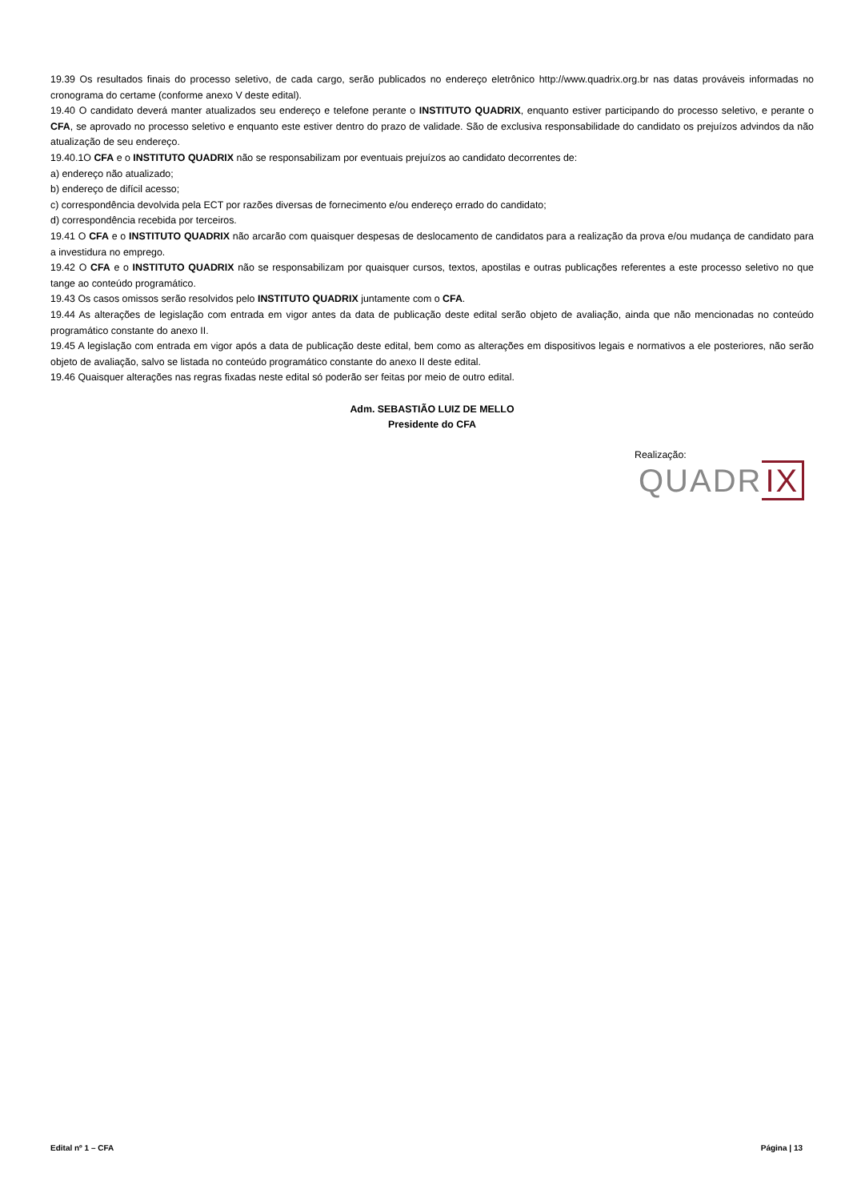19.39 Os resultados finais do processo seletivo, de cada cargo, serão publicados no endereço eletrônico http://www.quadrix.org.br nas datas prováveis informadas no cronograma do certame (conforme anexo V deste edital).
19.40 O candidato deverá manter atualizados seu endereço e telefone perante o INSTITUTO QUADRIX, enquanto estiver participando do processo seletivo, e perante o CFA, se aprovado no processo seletivo e enquanto este estiver dentro do prazo de validade. São de exclusiva responsabilidade do candidato os prejuízos advindos da não atualização de seu endereço.
19.40.1O CFA e o INSTITUTO QUADRIX não se responsabilizam por eventuais prejuízos ao candidato decorrentes de:
a) endereço não atualizado;
b) endereço de difícil acesso;
c) correspondência devolvida pela ECT por razões diversas de fornecimento e/ou endereço errado do candidato;
d) correspondência recebida por terceiros.
19.41 O CFA e o INSTITUTO QUADRIX não arcarão com quaisquer despesas de deslocamento de candidatos para a realização da prova e/ou mudança de candidato para a investidura no emprego.
19.42 O CFA e o INSTITUTO QUADRIX não se responsabilizam por quaisquer cursos, textos, apostilas e outras publicações referentes a este processo seletivo no que tange ao conteúdo programático.
19.43 Os casos omissos serão resolvidos pelo INSTITUTO QUADRIX juntamente com o CFA.
19.44 As alterações de legislação com entrada em vigor antes da data de publicação deste edital serão objeto de avaliação, ainda que não mencionadas no conteúdo programático constante do anexo II.
19.45 A legislação com entrada em vigor após a data de publicação deste edital, bem como as alterações em dispositivos legais e normativos a ele posteriores, não serão objeto de avaliação, salvo se listada no conteúdo programático constante do anexo II deste edital.
19.46 Quaisquer alterações nas regras fixadas neste edital só poderão ser feitas por meio de outro edital.
Adm. SEBASTIÃO LUIZ DE MELLO
Presidente do CFA
Realização:
QUADR IX
Edital nº 1 – CFA Página | 13